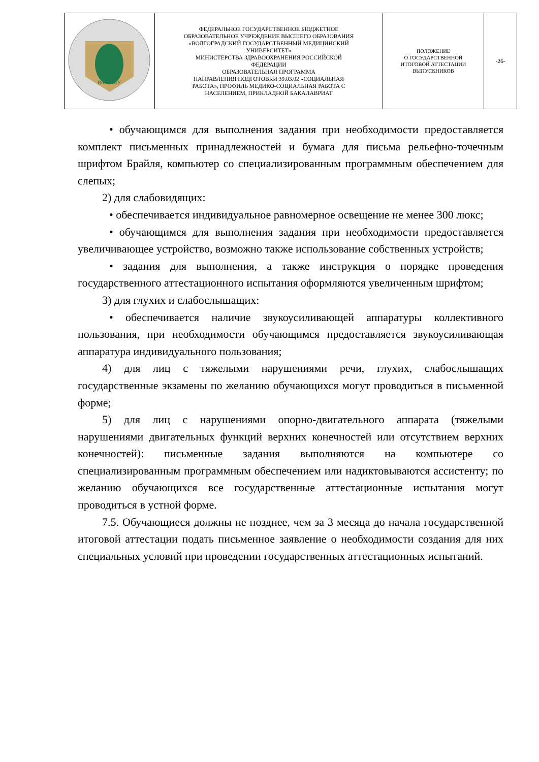| ВолгГМУ | ФЕДЕРАЛЬНОЕ ГОСУДАРСТВЕННОЕ БЮДЖЕТНОЕ ОБРАЗОВАТЕЛЬНОЕ УЧРЕЖДЕНИЕ ВЫСШЕГО ОБРАЗОВАНИЯ «ВОЛГОГРАДСКИЙ ГОСУДАРСТВЕННЫЙ МЕДИЦИНСКИЙ УНИВЕРСИТЕТ» МИНИСТЕРСТВА ЗДРАВООХРАНЕНИЯ РОССИЙСКОЙ ФЕДЕРАЦИИ ОБРАЗОВАТЕЛЬНАЯ ПРОГРАММА НАПРАВЛЕНИЯ ПОДГОТОВКИ 39.03.02 «СОЦИАЛЬНАЯ РАБОТА», ПРОФИЛЬ МЕДИКО-СОЦИАЛЬНАЯ РАБОТА С НАСЕЛЕНИЕМ, ПРИКЛАДНОЙ БАКАЛАВРИАТ | ПОЛОЖЕНИЕ О ГОСУДАРСТВЕННОЙ ИТОГОВОЙ АТТЕСТАЦИИ ВЫПУСКНИКОВ | -26- |
• обучающимся для выполнения задания при необходимости предоставляется комплект письменных принадлежностей и бумага для письма рельефно-точечным шрифтом Брайля, компьютер со специализированным программным обеспечением для слепых;
2) для слабовидящих:
• обеспечивается индивидуальное равномерное освещение не менее 300 люкс;
• обучающимся для выполнения задания при необходимости предоставляется увеличивающее устройство, возможно также использование собственных устройств;
• задания для выполнения, а также инструкция о порядке проведения государственного аттестационного испытания оформляются увеличенным шрифтом;
3) для глухих и слабослышащих:
• обеспечивается наличие звукоусиливающей аппаратуры коллективного пользования, при необходимости обучающимся предоставляется звукоусиливающая аппаратура индивидуального пользования;
4) для лиц с тяжелыми нарушениями речи, глухих, слабослышащих государственные экзамены по желанию обучающихся могут проводиться в письменной форме;
5) для лиц с нарушениями опорно-двигательного аппарата (тяжелыми нарушениями двигательных функций верхних конечностей или отсутствием верхних конечностей): письменные задания выполняются на компьютере со специализированным программным обеспечением или надиктовываются ассистенту; по желанию обучающихся все государственные аттестационные испытания могут проводиться в устной форме.
7.5. Обучающиеся должны не позднее, чем за 3 месяца до начала государственной итоговой аттестации подать письменное заявление о необходимости создания для них специальных условий при проведении государственных аттестационных испытаний.